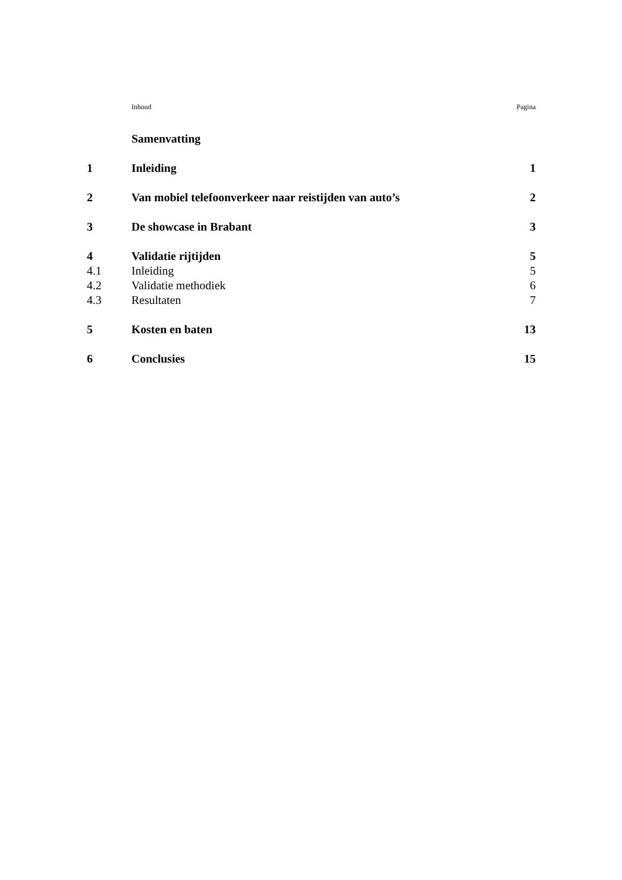| | Inhoud | Pagina |
| | Samenvatting | |
| 1 | Inleiding | 1 |
| 2 | Van mobiel telefoonverkeer naar reistijden van auto’s | 2 |
| 3 | De showcase in Brabant | 3 |
| 4 | Validatie rijtijden | 5 |
| 4.1 | Inleiding | 5 |
| 4.2 | Validatie methodiek | 6 |
| 4.3 | Resultaten | 7 |
| 5 | Kosten en baten | 13 |
| 6 | Conclusies | 15 |